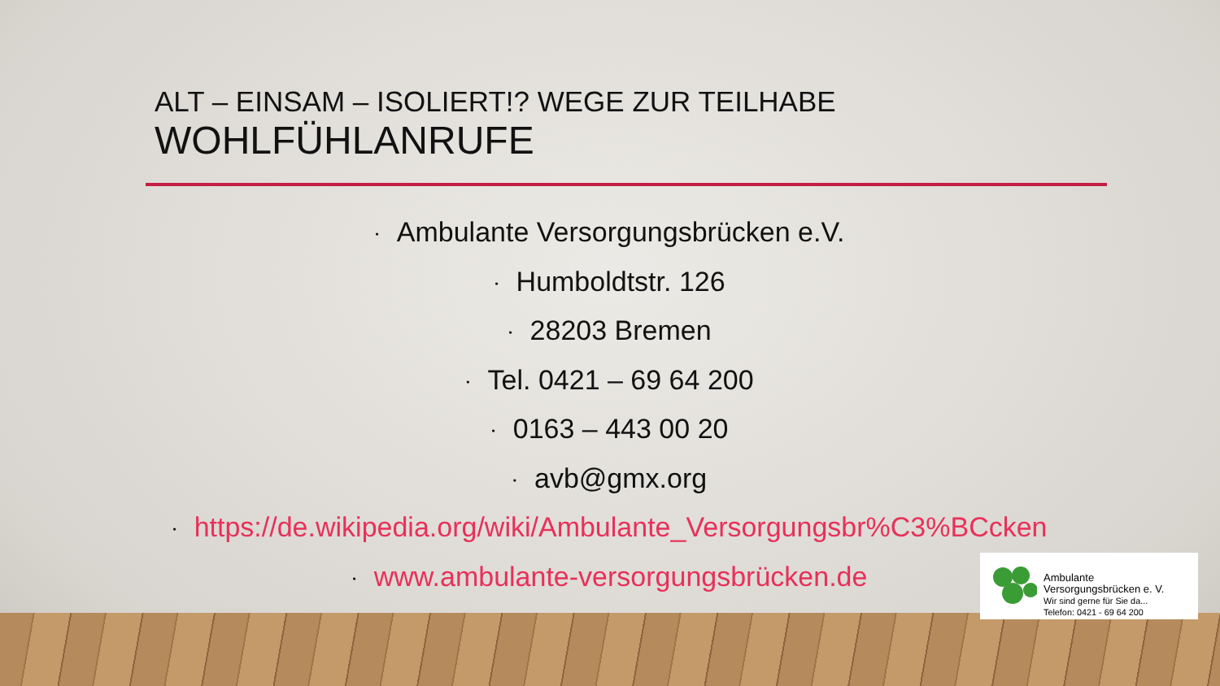ALT – EINSAM – ISOLIERT!? WEGE ZUR TEILHABE
WOHLFÜHLANRUFE
• Ambulante Versorgungsbrücken e.V.
• Humboldtstr. 126
• 28203 Bremen
• Tel. 0421 – 69 64 200
• 0163 – 443 00 20
• avb@gmx.org
• https://de.wikipedia.org/wiki/Ambulante_Versorgungsbr%C3%BCcken
• www.ambulante-versorgungsbrücken.de
Ambulante
Versorgungsbrücken e. V.
Wir sind gerne für Sie da...
Telefon: 0421 - 69 64 200